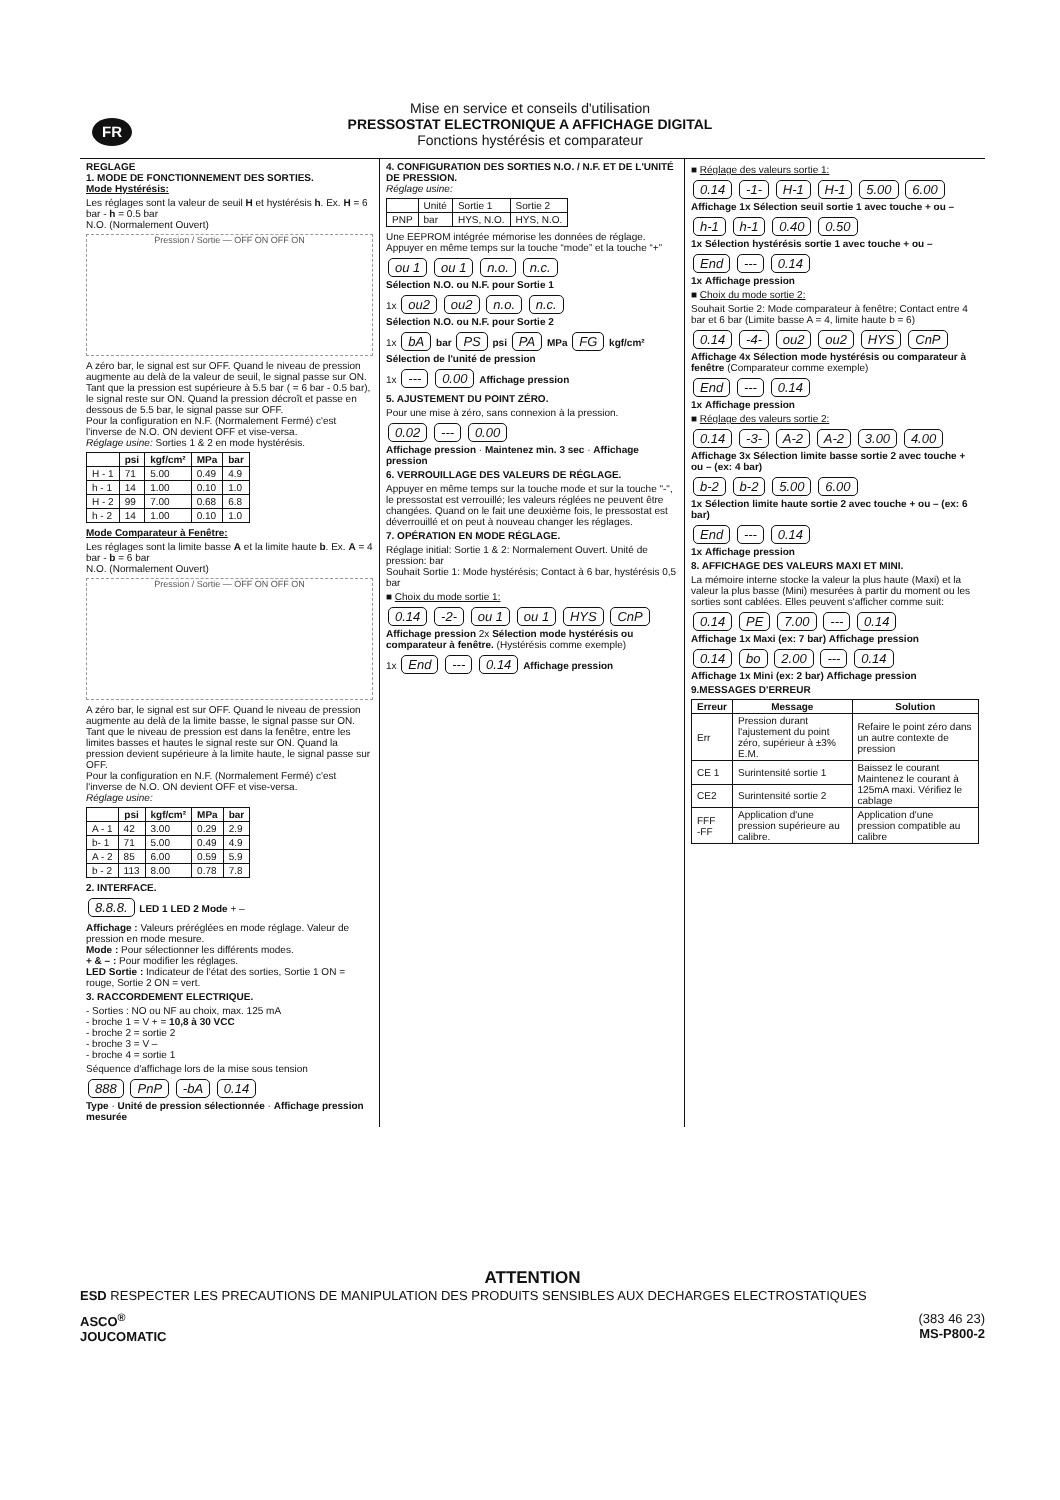FR
Mise en service et conseils d'utilisation
PRESSOSTAT ELECTRONIQUE A AFFICHAGE DIGITAL
Fonctions hystérésis et comparateur
REGLAGE
1. MODE DE FONCTIONNEMENT DES SORTIES.
Mode Hystérésis:
Les réglages sont la valeur de seuil H et hystérésis h. Ex. H = 6 bar - h = 0.5 bar
N.O. (Normalement Ouvert)
Pression / Sortie — OFF ON OFF ON
A zéro bar, le signal est sur OFF. Quand le niveau de pression augmente au delà de la valeur de seuil, le signal passe sur ON. Tant que la pression est supérieure à 5.5 bar ( = 6 bar - 0.5 bar), le signal reste sur ON. Quand la pression décroît et passe en dessous de 5.5 bar, le signal passe sur OFF.
Pour la configuration en N.F. (Normalement Fermé) c'est l'inverse de N.O. ON devient OFF et vise-versa.
Réglage usine: Sorties 1 & 2 en mode hystérésis.
| | psi | kgf/cm² | MPa | bar |
| --- | --- | --- | --- | --- |
| H - 1 | 71 | 5.00 | 0.49 | 4.9 |
| h - 1 | 14 | 1.00 | 0.10 | 1.0 |
| H - 2 | 99 | 7.00 | 0.68 | 6.8 |
| h - 2 | 14 | 1.00 | 0.10 | 1.0 |
Mode Comparateur à Fenêtre:
Les réglages sont la limite basse A et la limite haute b. Ex. A = 4 bar - b = 6 bar
N.O. (Normalement Ouvert)
Pression / Sortie — OFF ON OFF ON
A zéro bar, le signal est sur OFF. Quand le niveau de pression augmente au delà de la limite basse, le signal passe sur ON. Tant que le niveau de pression est dans la fenêtre, entre les limites basses et hautes le signal reste sur ON. Quand la pression devient supérieure à la limite haute, le signal passe sur OFF.
Pour la configuration en N.F. (Normalement Fermé) c'est l'inverse de N.O. ON devient OFF et vise-versa.
Réglage usine:
| | psi | kgf/cm² | MPa | bar |
| --- | --- | --- | --- | --- |
| A - 1 | 42 | 3.00 | 0.29 | 2.9 |
| b- 1 | 71 | 5.00 | 0.49 | 4.9 |
| A - 2 | 85 | 6.00 | 0.59 | 5.9 |
| b - 2 | 113 | 8.00 | 0.78 | 7.8 |
2. INTERFACE.
8.8.8. LED 1 LED 2 Mode + –
Affichage : Valeurs préréglées en mode réglage. Valeur de pression en mode mesure.
Mode : Pour sélectionner les différents modes.
+ & – : Pour modifier les réglages.
LED Sortie : Indicateur de l'état des sorties, Sortie 1 ON = rouge, Sortie 2 ON = vert.
3. RACCORDEMENT ELECTRIQUE.
- Sorties : NO ou NF au choix, max. 125 mA
- broche 1 = V + = 10,8 à 30 VCC
- broche 2 = sortie 2
- broche 3 = V –
- broche 4 = sortie 1
Séquence d'affichage lors de la mise sous tension
888 PnP -bA 0.14
Type · Unité de pression sélectionnée · Affichage pression mesurée
4. CONFIGURATION DES SORTIES N.O. / N.F. ET DE L'UNITÉ DE PRESSION.
Réglage usine:
| | Unité | Sortie 1 | Sortie 2 |
| PNP | bar | HYS, N.O. | HYS, N.O. |
Une EEPROM intégrée mémorise les données de réglage. Appuyer en même temps sur la touche “mode” et la touche “+”
ou 1 ou 1 n.o. n.c.
Sélection N.O. ou N.F. pour Sortie 1
1x ou2 ou2 n.o. n.c.
Sélection N.O. ou N.F. pour Sortie 2
1x bA bar PS psi PA MPa FG kgf/cm²
Sélection de l'unité de pression
1x --- 0.00 Affichage pression
5. AJUSTEMENT DU POINT ZÉRO.
Pour une mise à zéro, sans connexion à la pression.
0.02 --- 0.00
Affichage pression · Maintenez min. 3 sec · Affichage pression
6. VERROUILLAGE DES VALEURS DE RÉGLAGE.
Appuyer en même temps sur la touche mode et sur la touche "-", le pressostat est verrouillé; les valeurs réglées ne peuvent être changées. Quand on le fait une deuxième fois, le pressostat est déverrouillé et on peut à nouveau changer les réglages.
7. OPÉRATION EN MODE RÉGLAGE.
Réglage initial: Sortie 1 & 2: Normalement Ouvert. Unité de pression: bar
Souhait Sortie 1: Mode hystérésis; Contact à 6 bar, hystérésis 0,5 bar
■ Choix du mode sortie 1:
0.14 -2- ou 1 ou 1 HYS CnP
Affichage pression 2x Sélection mode hystérésis ou comparateur à fenêtre. (Hystérésis comme exemple)
1x End --- 0.14 Affichage pression
■ Réglage des valeurs sortie 1:
0.14 -1- H-1 H-1 5.00 6.00
Affichage 1x Sélection seuil sortie 1 avec touche + ou –
h-1 h-1 0.40 0.50
1x Sélection hystérésis sortie 1 avec touche + ou –
End --- 0.14
1x Affichage pression
■ Choix du mode sortie 2:
Souhait Sortie 2: Mode comparateur à fenêtre; Contact entre 4 bar et 6 bar (Limite basse A = 4, limite haute b = 6)
0.14 -4- ou2 ou2 HYS CnP
Affichage 4x Sélection mode hystérésis ou comparateur à fenêtre (Comparateur comme exemple)
End --- 0.14
1x Affichage pression
■ Réglage des valeurs sortie 2:
0.14 -3- A-2 A-2 3.00 4.00
Affichage 3x Sélection limite basse sortie 2 avec touche + ou – (ex: 4 bar)
b-2 b-2 5.00 6.00
1x Sélection limite haute sortie 2 avec touche + ou – (ex: 6 bar)
End --- 0.14
1x Affichage pression
8. AFFICHAGE DES VALEURS MAXI ET MINI.
La mémoire interne stocke la valeur la plus haute (Maxi) et la valeur la plus basse (Mini) mesurées à partir du moment ou les sorties sont cablées. Elles peuvent s'afficher comme suit:
0.14 PE 7.00 --- 0.14
Affichage 1x Maxi (ex: 7 bar) Affichage pression
0.14 bo 2.00 --- 0.14
Affichage 1x Mini (ex: 2 bar) Affichage pression
9.MESSAGES D'ERREUR
| Erreur | Message | Solution |
| --- | --- | --- |
| Err | Pression durant l'ajustement du point zéro, supérieur à ±3% E.M. | Refaire le point zéro dans un autre contexte de pression |
| CE 1 | Surintensité sortie 1 | Baissez le courant Maintenez le courant à 125mA maxi. Vérifiez le cablage |
| CE2 | Surintensité sortie 2 | |
| FFF -FF | Application d'une pression supérieure au calibre. | Application d'une pression compatible au calibre |
ATTENTION
ESD RESPECTER LES PRECAUTIONS DE MANIPULATION DES PRODUITS SENSIBLES AUX DECHARGES ELECTROSTATIQUES
ASCO<sup>®</sup>
JOUCOMATIC
(383 46 23)
MS-P800-2